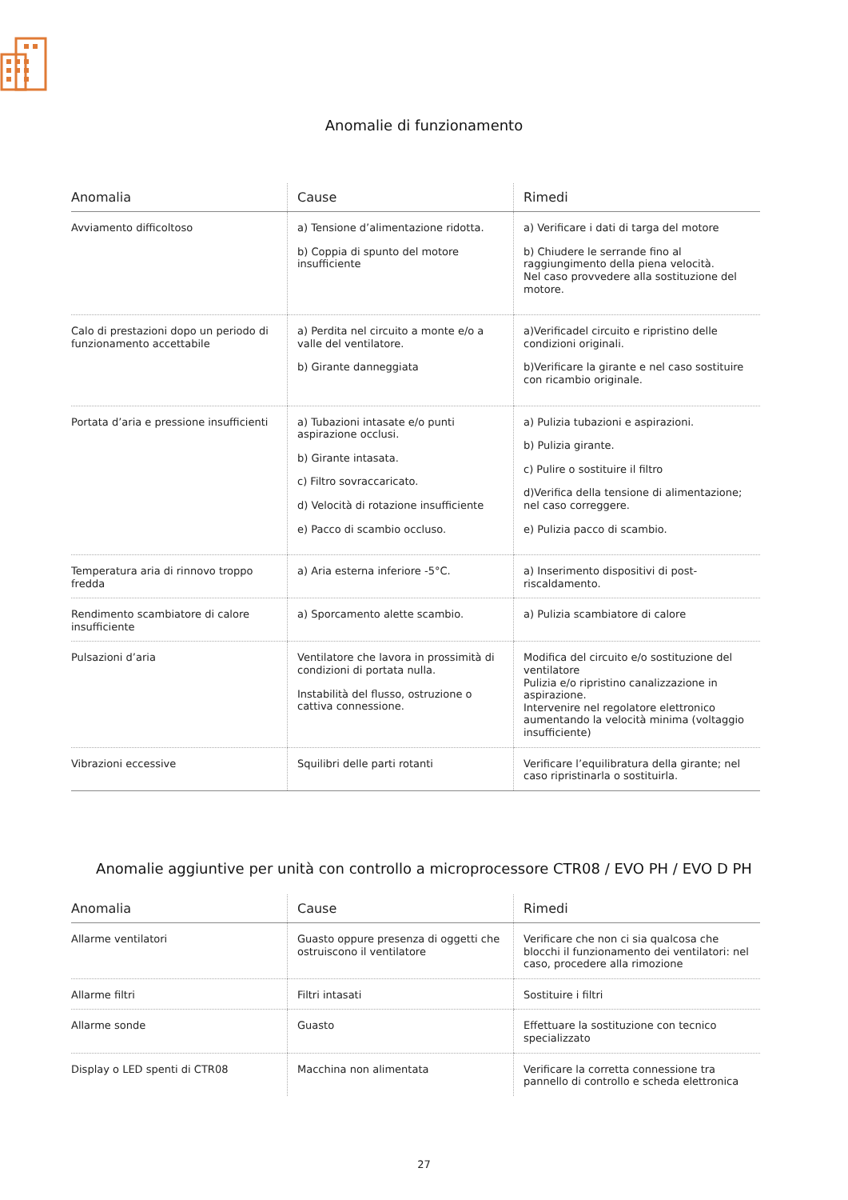Anomalie di funzionamento
| Anomalia | Cause | Rimedi |
| --- | --- | --- |
| Avviamento difficoltoso | a) Tensione d’alimentazione ridotta. b) Coppia di spunto del motore insufficiente | a) Verificare i dati di targa del motore b) Chiudere le serrande fino al raggiungimento della piena velocità. Nel caso provvedere alla sostituzione del motore. |
| Calo di prestazioni dopo un periodo di funzionamento accettabile | a) Perdita nel circuito a monte e/o a valle del ventilatore. b) Girante danneggiata | a)Verificadel circuito e ripristino delle condizioni originali. b)Verificare la girante e nel caso sostituire con ricambio originale. |
| Portata d’aria e pressione insufficienti | a) Tubazioni intasate e/o punti aspirazione occlusi. b) Girante intasata. c) Filtro sovraccaricato. d) Velocità di rotazione insufficiente e) Pacco di scambio occluso. | a) Pulizia tubazioni e aspirazioni. b) Pulizia girante. c) Pulire o sostituire il filtro d)Verifica della tensione di alimentazione; nel caso correggere. e) Pulizia pacco di scambio. |
| Temperatura aria di rinnovo troppo fredda | a) Aria esterna inferiore -5°C. | a) Inserimento dispositivi di post-riscaldamento. |
| Rendimento scambiatore di calore insufficiente | a) Sporcamento alette scambio. | a) Pulizia scambiatore di calore |
| Pulsazioni d’aria | Ventilatore che lavora in prossimità di condizioni di portata nulla. Instabilità del flusso, ostruzione o cattiva connessione. | Modifica del circuito e/o sostituzione del ventilatore Pulizia e/o ripristino canalizzazione in aspirazione. Intervenire nel regolatore elettronico aumentando la velocità minima (voltaggio insufficiente) |
| Vibrazioni eccessive | Squilibri delle parti rotanti | Verificare l’equilibratura della girante; nel caso ripristinarla o sostituirla. |
Anomalie aggiuntive per unità con controllo a microprocessore CTR08 / EVO PH / EVO D PH
| Anomalia | Cause | Rimedi |
| --- | --- | --- |
| Allarme ventilatori | Guasto oppure presenza di oggetti che ostruiscono il ventilatore | Verificare che non ci sia qualcosa che blocchi il funzionamento dei ventilatori: nel caso, procedere alla rimozione |
| Allarme filtri | Filtri intasati | Sostituire i filtri |
| Allarme sonde | Guasto | Effettuare la sostituzione con tecnico specializzato |
| Display o LED spenti di CTR08 | Macchina non alimentata | Verificare la corretta connessione tra pannello di controllo e scheda elettronica |
27